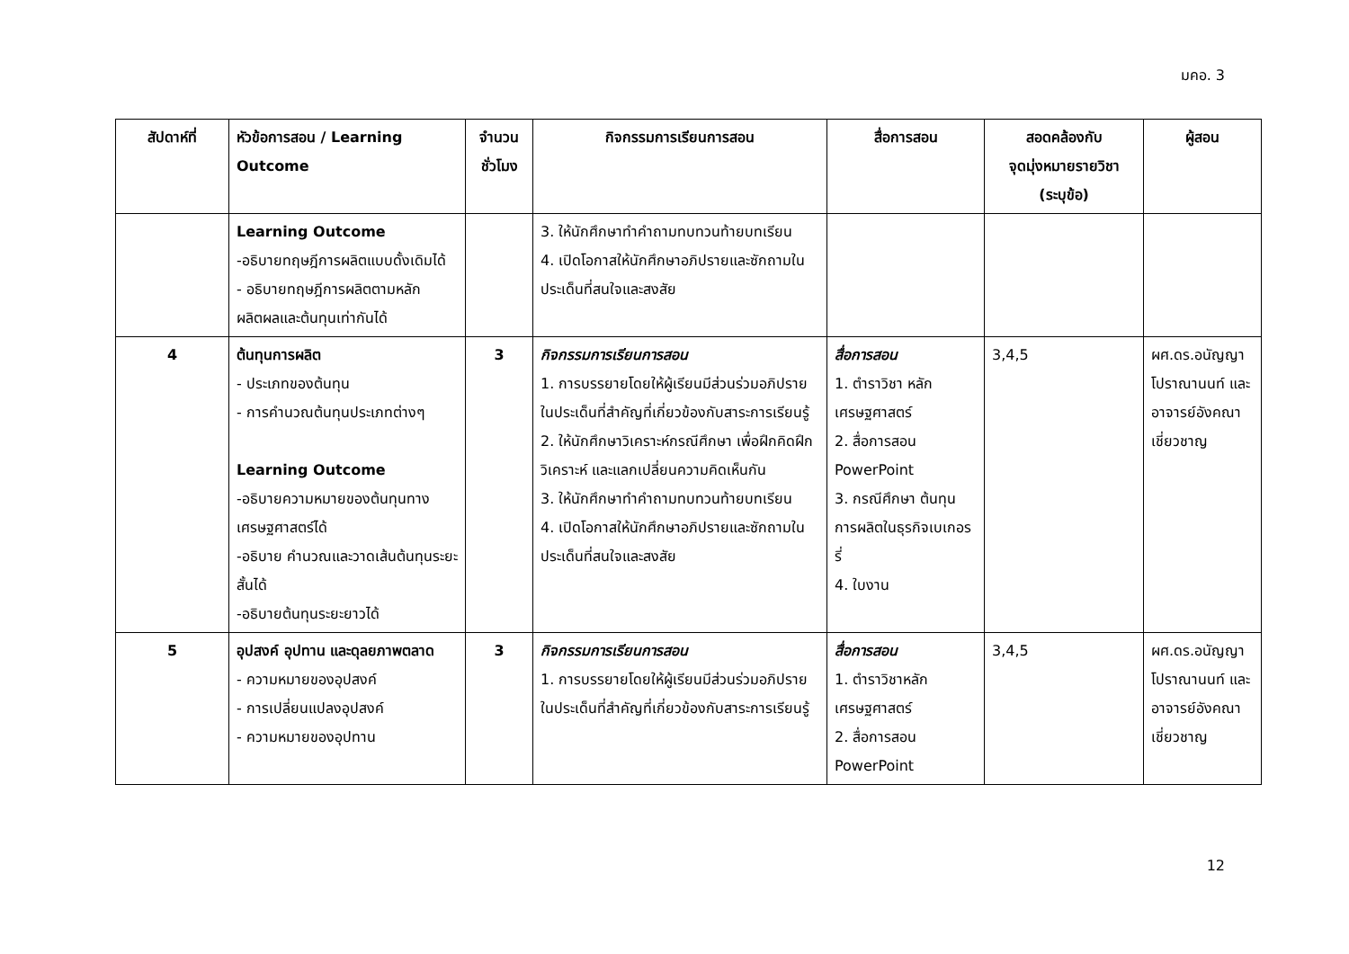มคอ. 3
| สัปดาห์ที่ | หัวข้อการสอน / Learning Outcome | จำนวนชั่วโมง | กิจกรรมการเรียนการสอน | สื่อการสอน | สอดคล้องกับ จุดมุ่งหมายรายวิชา (ระบุข้อ) | ผู้สอน |
| --- | --- | --- | --- | --- | --- | --- |
| | Learning Outcome -อธิบายทฤษฎีการผลิตแบบดั้งเดิมได้ - อธิบายทฤษฎีการผลิตตามหลักผลิตผลและต้นทุนเท่ากันได้ | | 3. ให้นักศึกษาทำคำถามทบทวนท้ายบทเรียน 4. เปิดโอกาสให้นักศึกษาอภิปรายและซักถามในประเด็นที่สนใจและสงสัย | | | |
| 4 | ต้นทุนการผลิต - ประเภทของต้นทุน - การคำนวณต้นทุนประเภทต่างๆ Learning Outcome -อธิบายความหมายของต้นทุนทางเศรษฐศาสตร์ได้ -อธิบาย คำนวณและวาดเส้นต้นทุนระยะสั้นได้ -อธิบายต้นทุนระยะยาวได้ | 3 | กิจกรรมการเรียนการสอน 1. การบรรยายโดยให้ผู้เรียนมีส่วนร่วมอภิปรายในประเด็นที่สำคัญที่เกี่ยวข้องกับสาระการเรียนรู้ 2. ให้นักศึกษาวิเคราะห์กรณีศึกษา เพื่อฝึกคิดฝึกวิเคราะห์ และแลกเปลี่ยนความคิดเห็นกัน 3. ให้นักศึกษาทำคำถามทบทวนท้ายบทเรียน 4. เปิดโอกาสให้นักศึกษาอภิปรายและซักถามในประเด็นที่สนใจและสงสัย | สื่อการสอน 1. ตำราวิชา หลักเศรษฐศาสตร์ 2. สื่อการสอน PowerPoint 3. กรณีศึกษา ต้นทุนการผลิตในธุรกิจเบเกอรรี่ 4. ใบงาน | 3,4,5 | ผศ.ดร.อนัญญา โปราณานนท์ และอาจารย์อังคณา เชี่ยวชาญ |
| 5 | อุปสงค์ อุปทาน และดุลยภาพตลาด - ความหมายของอุปสงค์ - การเปลี่ยนแปลงอุปสงค์ - ความหมายของอุปทาน | 3 | กิจกรรมการเรียนการสอน 1. การบรรยายโดยให้ผู้เรียนมีส่วนร่วมอภิปรายในประเด็นที่สำคัญที่เกี่ยวข้องกับสาระการเรียนรู้ | สื่อการสอน 1. ตำราวิชาหลักเศรษฐศาสตร์ 2. สื่อการสอน PowerPoint | 3,4,5 | ผศ.ดร.อนัญญา โปราณานนท์ และอาจารย์อังคณา เชี่ยวชาญ |
12